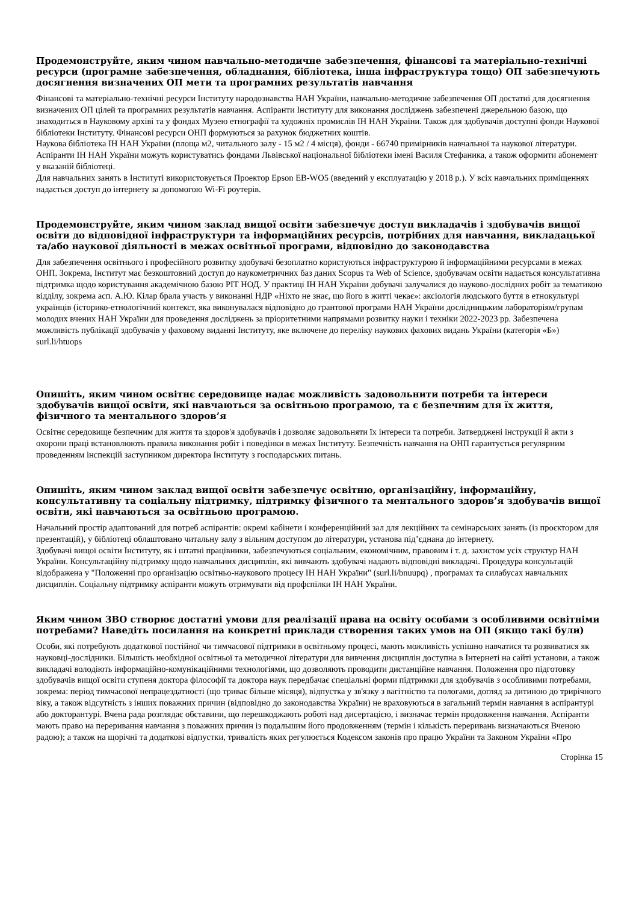Продемонструйте, яким чином навчально-методичне забезпечення, фінансові та матеріально-технічні ресурси (програмне забезпечення, обладнання, бібліотека, інша інфраструктура тощо) ОП забезпечують досягнення визначених ОП мети та програмних результатів навчання
Фінансові та матеріально-технічні ресурси Інституту народознавства НАН України, навчально-методичне забезпечення ОП достатні для досягнення визначених ОП цілей та програмних результатів навчання. Аспіранти Інституту для виконання досліджень забезпечені джерельною базою, що знаходиться в Науковому архіві та у фондах Музею етнографії та художніх промислів ІН НАН України. Також для здобувачів доступні фонди Наукової бібліотеки Інституту. Фінансові ресурси ОНП формуються за рахунок бюджетних коштів.
Наукова бібліотека ІН НАН України (площа м2, читального залу - 15 м2 / 4 місця), фонди - 66740 примірників навчальної та наукової літератури. Аспіранти ІН НАН України можуть користуватись фондами Львівської національної бібліотеки імені Василя Стефаника, а також оформити абонемент у вказаній бібліотеці.
Для навчальних занять в Інституті використовується Проектор Epson EB-WO5 (введений у експлуатацію у 2018 р.). У всіх навчальних приміщеннях надається доступ до інтернету за допомогою Wi-Fi роутерів.
Продемонструйте, яким чином заклад вищої освіти забезпечує доступ викладачів і здобувачів вищої освіти до відповідної інфраструктури та інформаційних ресурсів, потрібних для навчання, викладацької та/або наукової діяльності в межах освітньої програми, відповідно до законодавства
Для забезпечення освітнього і професійного розвитку здобувачі безоплатно користуються інфраструктурою й інформаційними ресурсами в межах ОНП. Зокрема, Інститут має безкоштовний доступ до наукометричних баз даних Scopus та Web of Science, здобувачам освіти надається консультативна підтримка щодо користування академічною базою РІТ НОД. У практиці ІН НАН України добувачі залучалися до науково-дослідних робіт за тематикою відділу, зокрема асп. А.Ю. Кілар брала участь у виконанні НДР «Ніхто не знає, що його в житті чекає»: аксіологія людського буття в етнокультурі українців (історико-етнологічний контекст, яка виконувалася відповідно до грантової програми НАН України дослідницьким лабораторіям/групам молодих вчених НАН України для проведення досліджень за пріоритетними напрямами розвитку науки і техніки 2022-2023 рр. Забезпечена можливість публікації здобувачів у фаховому виданні Інституту, яке включене до переліку наукових фахових видань України (категорія «Б») surl.li/htuops
Опишіть, яким чином освітнє середовище надає можливість задовольнити потреби та інтереси здобувачів вищої освіти, які навчаються за освітньою програмою, та є безпечним для їх життя, фізичного та ментального здоров’я
Освітнє середовище безпечним для життя та здоров'я здобувачів і дозволяє задовольняти їх інтереси та потреби. Затверджені інструкції й акти з охорони праці встановлюють правила виконання робіт і поведінки в межах Інституту. Безпечність навчання на ОНП гарантується регулярним проведенням інспекцій заступником директора Інституту з господарських питань.
Опишіть, яким чином заклад вищої освіти забезпечує освітню, організаційну, інформаційну, консультативну та соціальну підтримку, підтримку фізичного та ментального здоров’я здобувачів вищої освіти, які навчаються за освітньою програмою.
Начальний простір адаптований для потреб аспірантів: окремі кабінети і конференційний зал для лекційних та семінарських занять (із проєктором для презентацій), у бібліотеці облаштовано читальну залу з вільним доступом до літератури, установа під’єднана до інтернету.
Здобувачі вищої освіти Інституту, як і штатні працівники, забезпечуються соціальним, економічним, правовим і т. д. захистом усіх структур НАН України. Консультаційну підтримку щодо навчальних дисциплін, які вивчають здобувачі надають відповідні викладачі. Процедура консультацій відображена у "Положенні про організацію освітньо-наукового процесу ІН НАН України" (surl.li/bnuupq) , програмах та силабусах навчальних дисциплін. Соціальну підтримку аспіранти можуть отримувати від профспілки ІН НАН України.
Яким чином ЗВО створює достатні умови для реалізації права на освіту особами з особливими освітніми потребами? Наведіть посилання на конкретні приклади створення таких умов на ОП (якщо такі були)
Особи, які потребують додаткової постійної чи тимчасової підтримки в освітньому процесі, мають можливість успішно навчатися та розвиватися як науковці-дослідники. Більшість необхідної освітньої та методичної літератури для вивчення дисциплін доступна в Інтернеті на сайті установи, а також викладачі володіють інформаційно-комунікаційними технологіями, що дозволяють проводити дистанційне навчання. Положення про підготовку здобувачів вищої освіти ступеня доктора філософії та доктора наук передбачає спеціальні форми підтримки для здобувачів з особливими потребами, зокрема: період тимчасової непрацездатності (що триває більше місяця), відпустка у зв'язку з вагітністю та пологами, догляд за дитиною до трирічного віку, а також відсутність з інших поважних причин (відповідно до законодавства України) не враховуються в загальний термін навчання в аспірантурі або докторантурі. Вчена рада розглядає обставини, що перешкоджають роботі над дисертацією, і визначає термін продовження навчання. Аспіранти мають право на переривання навчання з поважних причин із подальшим його продовженням (термін і кількість переривань визначаються Вченою радою); а також на щорічні та додаткові відпустки, тривалість яких регулюється Кодексом законів про працю України та Законом України «Про
Сторінка 15